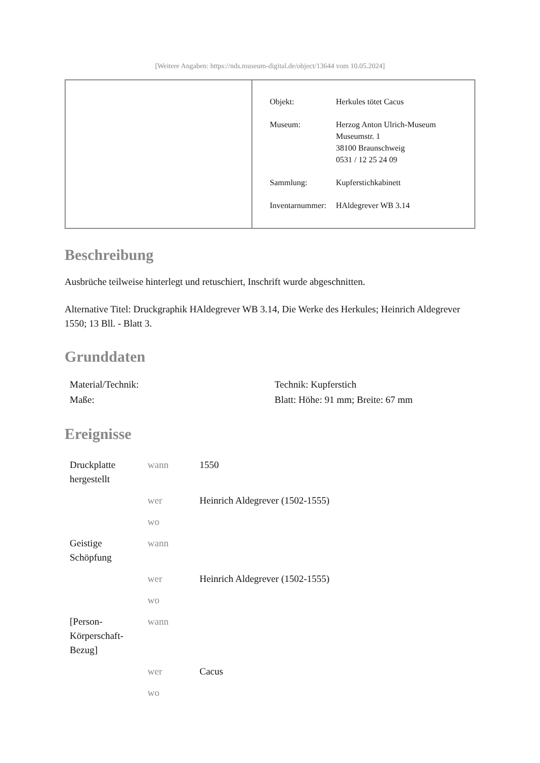[Weitere Angaben: https://nds.museum-digital.de/object/13644 vom 10.05.2024]
| Objekt: | Herkules tötet Cacus |
| Museum: | Herzog Anton Ulrich-Museum Museumstr. 1 38100 Braunschweig 0531 / 12 25 24 09 |
| Sammlung: | Kupferstichkabinett |
| Inventarnummer: | HAldegrever WB 3.14 |
Beschreibung
Ausbrüche teilweise hinterlegt und retuschiert, Inschrift wurde abgeschnitten.
Alternative Titel: Druckgraphik HAldegrever WB 3.14, Die Werke des Herkules; Heinrich Aldegrever 1550; 13 Bll. - Blatt 3.
Grunddaten
| Material/Technik: | Technik: Kupferstich |
| Maße: | Blatt: Höhe: 91 mm; Breite: 67 mm |
Ereignisse
| Druckplatte hergestellt | wann | 1550 |
| | wer | Heinrich Aldegrever (1502-1555) |
| | wo | |
| Geistige Schöpfung | wann | |
| | wer | Heinrich Aldegrever (1502-1555) |
| | wo | |
| [Person-Körperschaft-Bezug] | wann | |
| | wer | Cacus |
| | wo | |